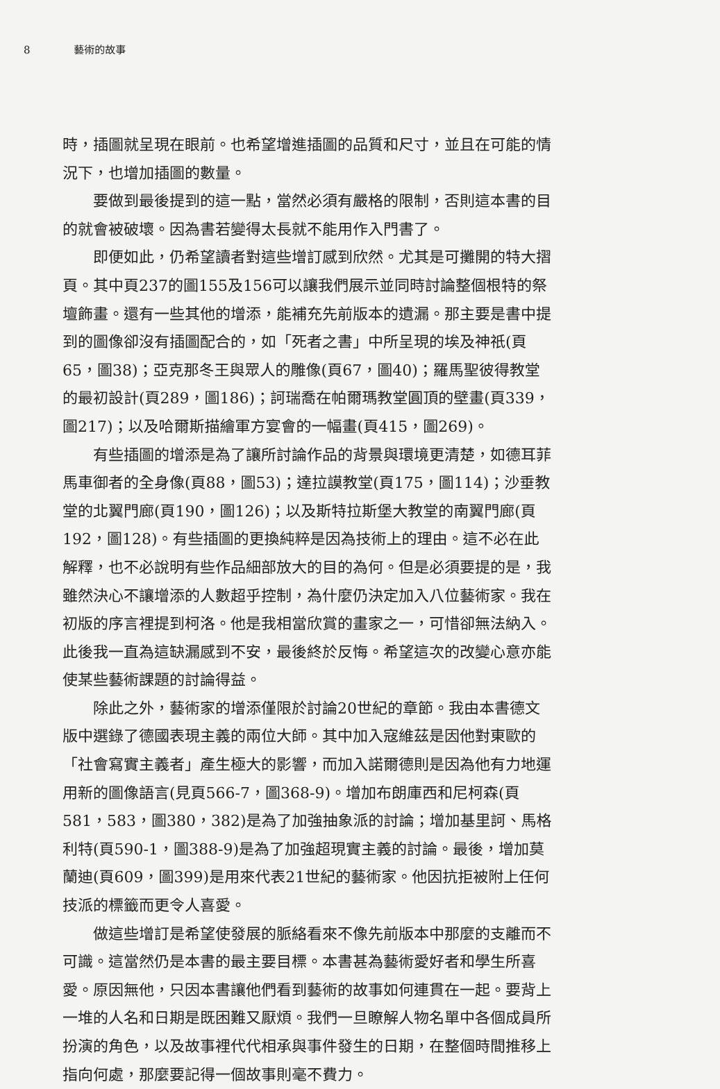8 藝術的故事
時，插圖就呈現在眼前。也希望增進插圖的品質和尺寸，並且在可能的情況下，也增加插圖的數量。
要做到最後提到的這一點，當然必須有嚴格的限制，否則這本書的目的就會被破壞。因為書若變得太長就不能用作入門書了。
即便如此，仍希望讀者對這些增訂感到欣然。尤其是可攤開的特大摺頁。其中頁237的圖155及156可以讓我們展示並同時討論整個根特的祭壇飾畫。還有一些其他的增添，能補充先前版本的遺漏。那主要是書中提到的圖像卻沒有插圖配合的，如「死者之書」中所呈現的埃及神祇(頁65，圖38)；亞克那冬王與眾人的雕像(頁67，圖40)；羅馬聖彼得教堂的最初設計(頁289，圖186)；訶瑞喬在帕爾瑪教堂圓頂的壁畫(頁339，圖217)；以及哈爾斯描繪軍方宴會的一幅畫(頁415，圖269)。
有些插圖的增添是為了讓所討論作品的背景與環境更清楚，如德耳菲馬車御者的全身像(頁88，圖53)；達拉謨教堂(頁175，圖114)；沙垂教堂的北翼門廊(頁190，圖126)；以及斯特拉斯堡大教堂的南翼門廊(頁192，圖128)。有些插圖的更換純粹是因為技術上的理由。這不必在此解釋，也不必說明有些作品細部放大的目的為何。但是必須要提的是，我雖然決心不讓增添的人數超乎控制，為什麼仍決定加入八位藝術家。我在初版的序言裡提到柯洛。他是我相當欣賞的畫家之一，可惜卻無法納入。此後我一直為這缺漏感到不安，最後終於反悔。希望這次的改變心意亦能使某些藝術課題的討論得益。
除此之外，藝術家的增添僅限於討論20世紀的章節。我由本書德文版中選錄了德國表現主義的兩位大師。其中加入寇維茲是因他對東歐的「社會寫實主義者」產生極大的影響，而加入諾爾德則是因為他有力地運用新的圖像語言(見頁566-7，圖368-9)。增加布朗庫西和尼柯森(頁581，583，圖380，382)是為了加強抽象派的討論；增加基里訶、馬格利特(頁590-1，圖388-9)是為了加強超現實主義的討論。最後，增加莫蘭迪(頁609，圖399)是用來代表21世紀的藝術家。他因抗拒被附上任何技派的標籤而更令人喜愛。
做這些增訂是希望使發展的脈絡看來不像先前版本中那麼的支離而不可識。這當然仍是本書的最主要目標。本書甚為藝術愛好者和學生所喜愛。原因無他，只因本書讓他們看到藝術的故事如何連貫在一起。要背上一堆的人名和日期是既困難又厭煩。我們一旦瞭解人物名單中各個成員所扮演的角色，以及故事裡代代相承與事件發生的日期，在整個時間推移上指向何處，那麼要記得一個故事則毫不費力。